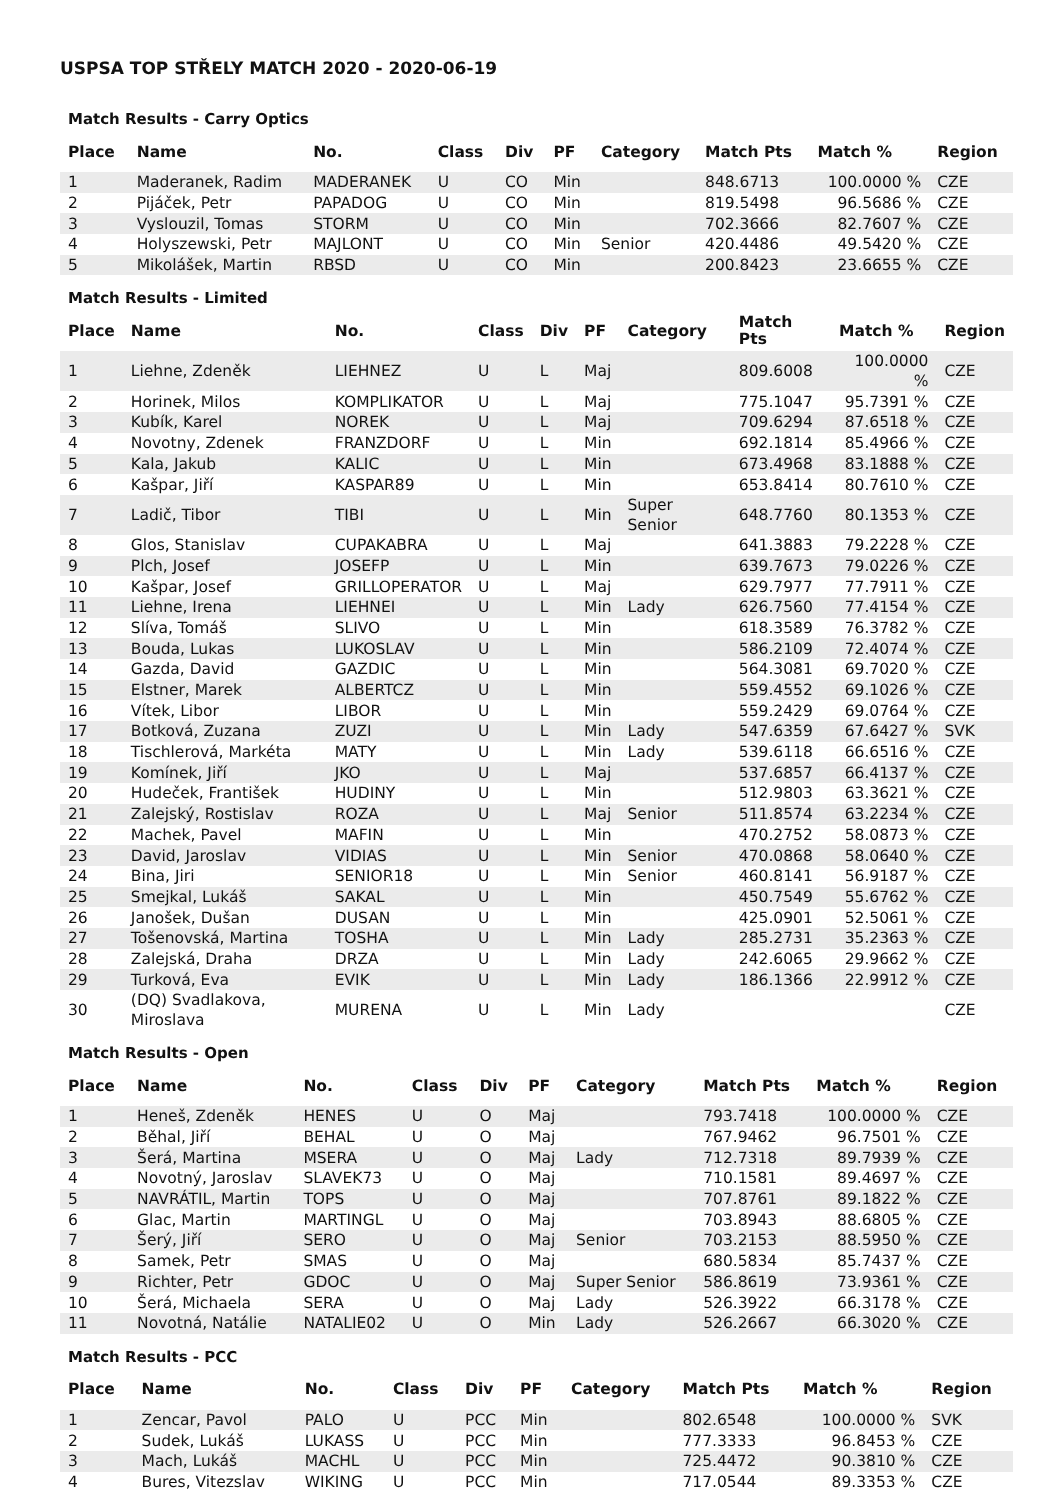USPSA TOP STŘELY MATCH 2020 - 2020-06-19
Match Results - Carry Optics
| Place | Name | No. | Class | Div | PF | Category | Match Pts | Match % | Region |
| --- | --- | --- | --- | --- | --- | --- | --- | --- | --- |
| 1 | Maderanek, Radim | MADERANEK | U | CO | Min | | 848.6713 | 100.0000 % | CZE |
| 2 | Pijáček, Petr | PAPADOG | U | CO | Min | | 819.5498 | 96.5686 % | CZE |
| 3 | Vyslouzil, Tomas | STORM | U | CO | Min | | 702.3666 | 82.7607 % | CZE |
| 4 | Holyszewski, Petr | MAJLONT | U | CO | Min | Senior | 420.4486 | 49.5420 % | CZE |
| 5 | Mikolášek, Martin | RBSD | U | CO | Min | | 200.8423 | 23.6655 % | CZE |
Match Results - Limited
| Place | Name | No. | Class | Div | PF | Category | Match Pts | Match % | Region |
| --- | --- | --- | --- | --- | --- | --- | --- | --- | --- |
| 1 | Liehne, Zdeněk | LIEHNEZ | U | L | Maj | | 809.6008 | 100.0000 % | CZE |
| 2 | Horinek, Milos | KOMPLIKATOR | U | L | Maj | | 775.1047 | 95.7391 % | CZE |
| 3 | Kubík, Karel | NOREK | U | L | Maj | | 709.6294 | 87.6518 % | CZE |
| 4 | Novotny, Zdenek | FRANZDORF | U | L | Min | | 692.1814 | 85.4966 % | CZE |
| 5 | Kala, Jakub | KALIC | U | L | Min | | 673.4968 | 83.1888 % | CZE |
| 6 | Kašpar, Jiří | KASPAR89 | U | L | Min | | 653.8414 | 80.7610 % | CZE |
| 7 | Ladič, Tibor | TIBI | U | L | Min | Super Senior | 648.7760 | 80.1353 % | CZE |
| 8 | Glos, Stanislav | CUPAKABRA | U | L | Maj | | 641.3883 | 79.2228 % | CZE |
| 9 | Plch, Josef | JOSEFP | U | L | Min | | 639.7673 | 79.0226 % | CZE |
| 10 | Kašpar, Josef | GRILLOPERATOR | U | L | Maj | | 629.7977 | 77.7911 % | CZE |
| 11 | Liehne, Irena | LIEHNEI | U | L | Min | Lady | 626.7560 | 77.4154 % | CZE |
| 12 | Slíva, Tomáš | SLIVO | U | L | Min | | 618.3589 | 76.3782 % | CZE |
| 13 | Bouda, Lukas | LUKOSLAV | U | L | Min | | 586.2109 | 72.4074 % | CZE |
| 14 | Gazda, David | GAZDIC | U | L | Min | | 564.3081 | 69.7020 % | CZE |
| 15 | Elstner, Marek | ALBERTCZ | U | L | Min | | 559.4552 | 69.1026 % | CZE |
| 16 | Vítek, Libor | LIBOR | U | L | Min | | 559.2429 | 69.0764 % | CZE |
| 17 | Botková, Zuzana | ZUZI | U | L | Min | Lady | 547.6359 | 67.6427 % | SVK |
| 18 | Tischlerová, Markéta | MATY | U | L | Min | Lady | 539.6118 | 66.6516 % | CZE |
| 19 | Komínek, Jiří | JKO | U | L | Maj | | 537.6857 | 66.4137 % | CZE |
| 20 | Hudeček, František | HUDINY | U | L | Min | | 512.9803 | 63.3621 % | CZE |
| 21 | Zalejský, Rostislav | ROZA | U | L | Maj | Senior | 511.8574 | 63.2234 % | CZE |
| 22 | Machek, Pavel | MAFIN | U | L | Min | | 470.2752 | 58.0873 % | CZE |
| 23 | David, Jaroslav | VIDIAS | U | L | Min | Senior | 470.0868 | 58.0640 % | CZE |
| 24 | Bina, Jiri | SENIOR18 | U | L | Min | Senior | 460.8141 | 56.9187 % | CZE |
| 25 | Smejkal, Lukáš | SAKAL | U | L | Min | | 450.7549 | 55.6762 % | CZE |
| 26 | Janošek, Dušan | DUSAN | U | L | Min | | 425.0901 | 52.5061 % | CZE |
| 27 | Tošenovská, Martina | TOSHA | U | L | Min | Lady | 285.2731 | 35.2363 % | CZE |
| 28 | Zalejská, Draha | DRZA | U | L | Min | Lady | 242.6065 | 29.9662 % | CZE |
| 29 | Turková, Eva | EVIK | U | L | Min | Lady | 186.1366 | 22.9912 % | CZE |
| 30 | (DQ) Svadlakova, Miroslava | MURENA | U | L | Min | Lady | | | CZE |
Match Results - Open
| Place | Name | No. | Class | Div | PF | Category | Match Pts | Match % | Region |
| --- | --- | --- | --- | --- | --- | --- | --- | --- | --- |
| 1 | Heneš, Zdeněk | HENES | U | O | Maj | | 793.7418 | 100.0000 % | CZE |
| 2 | Běhal, Jiří | BEHAL | U | O | Maj | | 767.9462 | 96.7501 % | CZE |
| 3 | Šerá, Martina | MSERA | U | O | Maj | Lady | 712.7318 | 89.7939 % | CZE |
| 4 | Novotný, Jaroslav | SLAVEK73 | U | O | Maj | | 710.1581 | 89.4697 % | CZE |
| 5 | NAVRÁTIL, Martin | TOPS | U | O | Maj | | 707.8761 | 89.1822 % | CZE |
| 6 | Glac, Martin | MARTINGL | U | O | Maj | | 703.8943 | 88.6805 % | CZE |
| 7 | Šerý, Jiří | SERO | U | O | Maj | Senior | 703.2153 | 88.5950 % | CZE |
| 8 | Samek, Petr | SMAS | U | O | Maj | | 680.5834 | 85.7437 % | CZE |
| 9 | Richter, Petr | GDOC | U | O | Maj | Super Senior | 586.8619 | 73.9361 % | CZE |
| 10 | Šerá, Michaela | SERA | U | O | Maj | Lady | 526.3922 | 66.3178 % | CZE |
| 11 | Novotná, Natálie | NATALIE02 | U | O | Min | Lady | 526.2667 | 66.3020 % | CZE |
Match Results - PCC
| Place | Name | No. | Class | Div | PF | Category | Match Pts | Match % | Region |
| --- | --- | --- | --- | --- | --- | --- | --- | --- | --- |
| 1 | Zencar, Pavol | PALO | U | PCC | Min | | 802.6548 | 100.0000 % | SVK |
| 2 | Sudek, Lukáš | LUKASS | U | PCC | Min | | 777.3333 | 96.8453 % | CZE |
| 3 | Mach, Lukáš | MACHL | U | PCC | Min | | 725.4472 | 90.3810 % | CZE |
| 4 | Bures, Vitezslav | WIKING | U | PCC | Min | | 717.0544 | 89.3353 % | CZE |